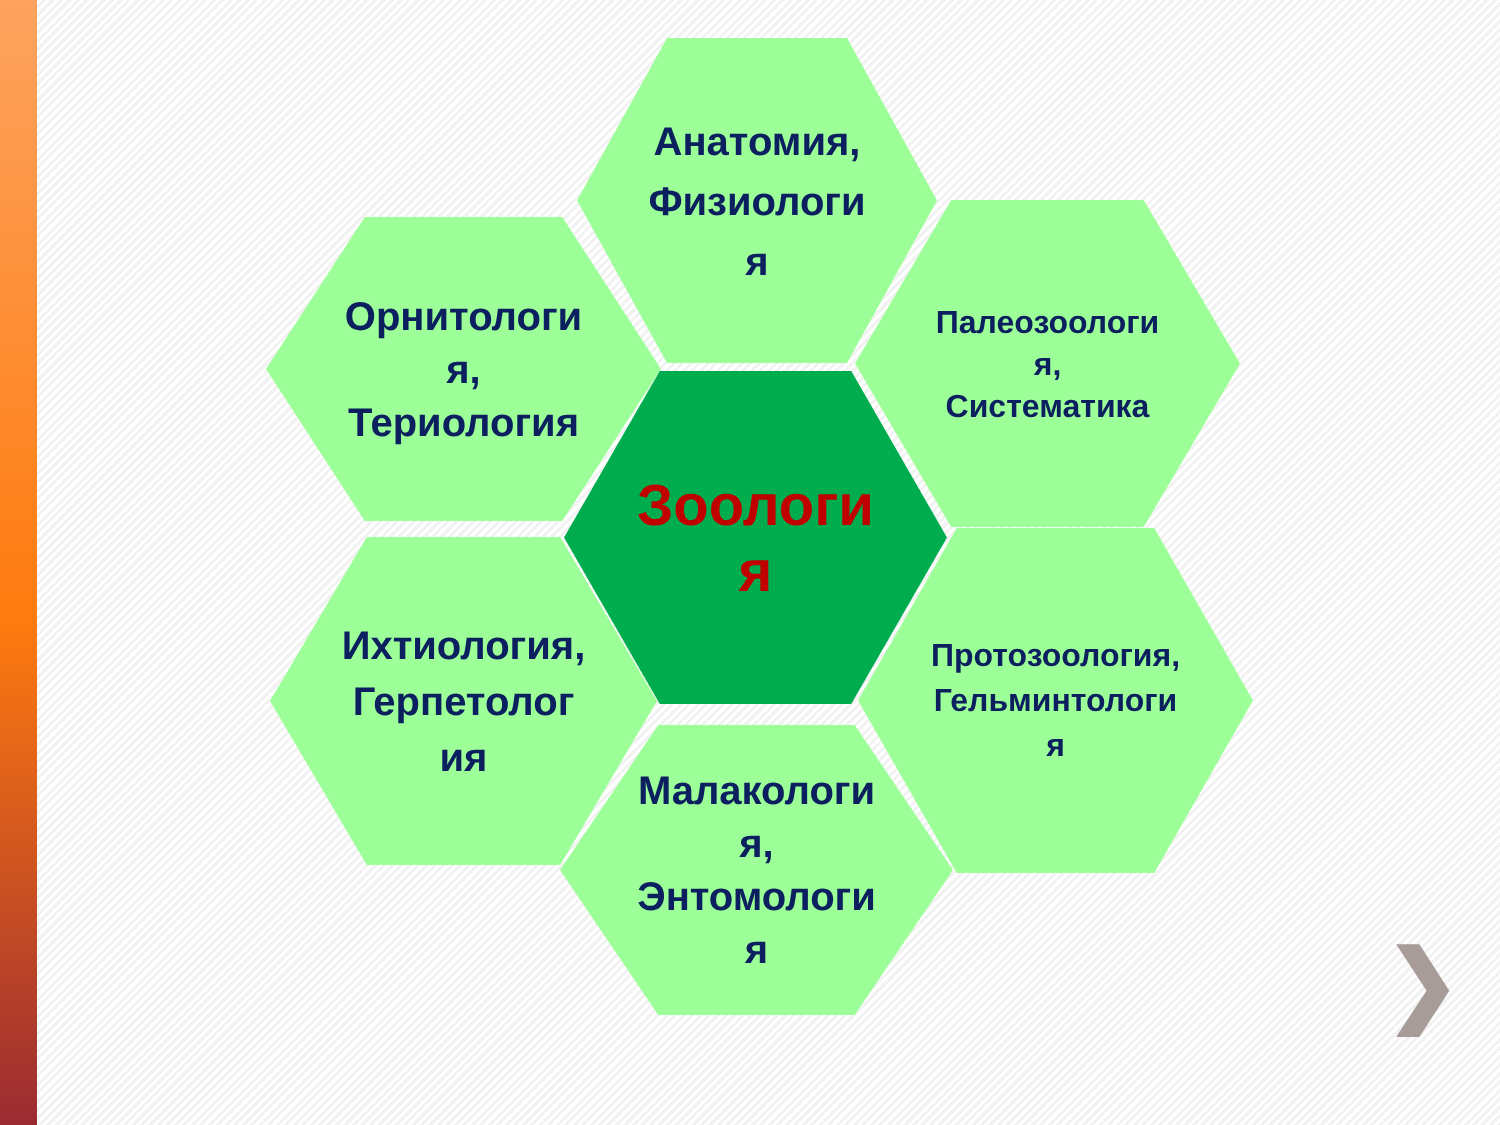Анатомия,
Физиологи
я
Орнитологи
я,
Териология
Палеозоологи
я,
Систематика
Зоологи
я
Ихтиология,
Герпетолог
ия
Протозоология,
Гельминтологи
я
Малакологи
я,
Энтомологи
я
❯